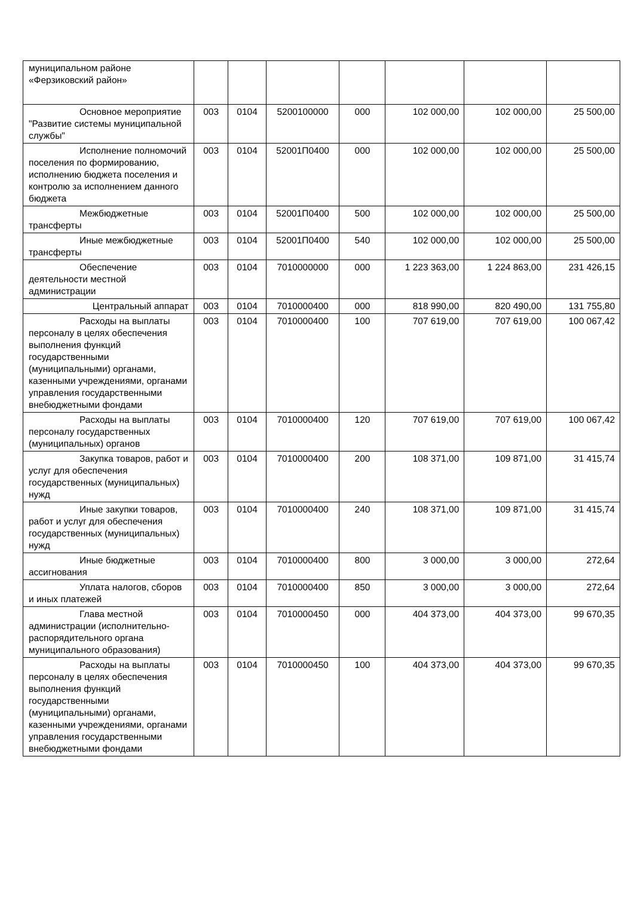| муниципальном районе «Ферзиковский район» | | | | | | | |
| Основное мероприятие "Развитие системы муниципальной службы" | 003 | 0104 | 5200100000 | 000 | 102 000,00 | 102 000,00 | 25 500,00 |
| Исполнение полномочий поселения по формированию, исполнению бюджета поселения и контролю за исполнением данного бюджета | 003 | 0104 | 52001П0400 | 000 | 102 000,00 | 102 000,00 | 25 500,00 |
| Межбюджетные трансферты | 003 | 0104 | 52001П0400 | 500 | 102 000,00 | 102 000,00 | 25 500,00 |
| Иные межбюджетные трансферты | 003 | 0104 | 52001П0400 | 540 | 102 000,00 | 102 000,00 | 25 500,00 |
| Обеспечение деятельности местной администрации | 003 | 0104 | 7010000000 | 000 | 1 223 363,00 | 1 224 863,00 | 231 426,15 |
| Центральный аппарат | 003 | 0104 | 7010000400 | 000 | 818 990,00 | 820 490,00 | 131 755,80 |
| Расходы на выплаты персоналу в целях обеспечения выполнения функций государственными (муниципальными) органами, казенными учреждениями, органами управления государственными внебюджетными фондами | 003 | 0104 | 7010000400 | 100 | 707 619,00 | 707 619,00 | 100 067,42 |
| Расходы на выплаты персоналу государственных (муниципальных) органов | 003 | 0104 | 7010000400 | 120 | 707 619,00 | 707 619,00 | 100 067,42 |
| Закупка товаров, работ и услуг для обеспечения государственных (муниципальных) нужд | 003 | 0104 | 7010000400 | 200 | 108 371,00 | 109 871,00 | 31 415,74 |
| Иные закупки товаров, работ и услуг для обеспечения государственных (муниципальных) нужд | 003 | 0104 | 7010000400 | 240 | 108 371,00 | 109 871,00 | 31 415,74 |
| Иные бюджетные ассигнования | 003 | 0104 | 7010000400 | 800 | 3 000,00 | 3 000,00 | 272,64 |
| Уплата налогов, сборов и иных платежей | 003 | 0104 | 7010000400 | 850 | 3 000,00 | 3 000,00 | 272,64 |
| Глава местной администрации (исполнительно-распорядительного органа муниципального образования) | 003 | 0104 | 7010000450 | 000 | 404 373,00 | 404 373,00 | 99 670,35 |
| Расходы на выплаты персоналу в целях обеспечения выполнения функций государственными (муниципальными) органами, казенными учреждениями, органами управления государственными внебюджетными фондами | 003 | 0104 | 7010000450 | 100 | 404 373,00 | 404 373,00 | 99 670,35 |